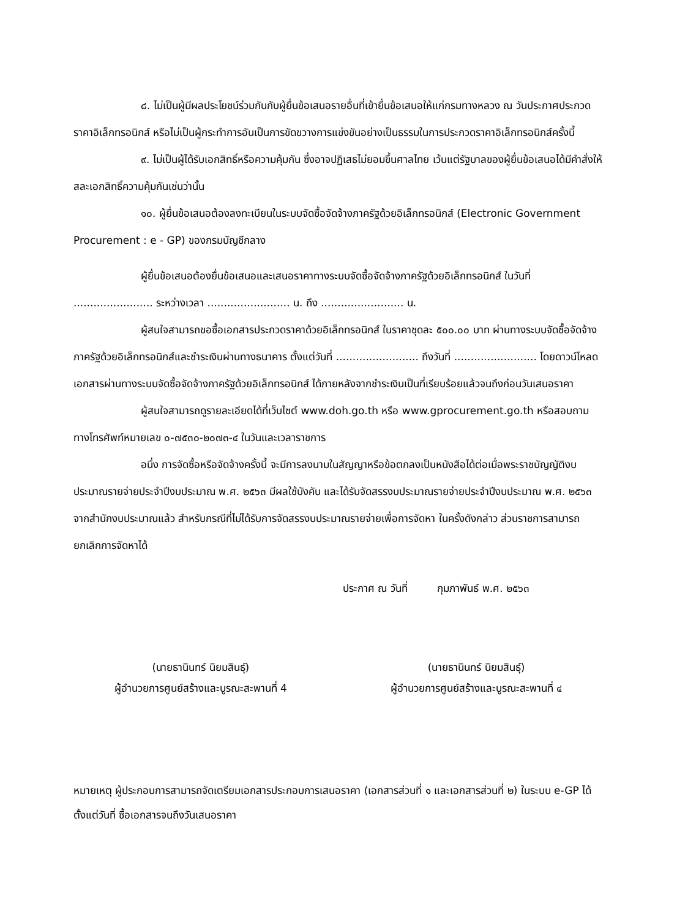๘. ไม่เป็นผู้มีผลประโยชน์ร่วมกันกับผู้ยื่นข้อเสนอรายอื่นที่เข้ายื่นข้อเสนอให้แก่กรมทางหลวง ณ วันประกาศประกวดราคาอิเล็กทรอนิกส์ หรือไม่เป็นผู้กระทำการอันเป็นการขัดขวางการแข่งขันอย่างเป็นธรรมในการประกวดราคาอิเล็กทรอนิกส์ครั้งนี้
๙. ไม่เป็นผู้ได้รับเอกสิทธิ์หรือความคุ้มกัน ซึ่งอาจปฏิเสธไม่ยอมขึ้นศาลไทย เว้นแต่รัฐบาลของผู้ยื่นข้อเสนอได้มีคำสั่งให้สละเอกสิทธิ์ความคุ้มกันเช่นว่านั้น
๑๐. ผู้ยื่นข้อเสนอต้องลงทะเบียนในระบบจัดซื้อจัดจ้างภาครัฐด้วยอิเล็กทรอนิกส์ (Electronic Government Procurement : e - GP) ของกรมบัญชีกลาง
ผู้ยื่นข้อเสนอต้องยื่นข้อเสนอและเสนอราคาทางระบบจัดซื้อจัดจ้างภาครัฐด้วยอิเล็กทรอนิกส์ ในวันที่ ........................ ระหว่างเวลา ......................... น. ถึง ......................... น.
ผู้สนใจสามารถขอซื้อเอกสารประกวดราคาด้วยอิเล็กทรอนิกส์ ในราคาชุดละ ๕๐๐.๐๐ บาท ผ่านทางระบบจัดซื้อจัดจ้างภาครัฐด้วยอิเล็กทรอนิกส์และชำระเงินผ่านทางธนาคาร ตั้งแต่วันที่ ......................... ถึงวันที่ ......................... โดยดาวน์โหลดเอกสารผ่านทางระบบจัดซื้อจัดจ้างภาครัฐด้วยอิเล็กทรอนิกส์ ได้ภายหลังจากชำระเงินเป็นที่เรียบร้อยแล้วจนถึงก่อนวันเสนอราคา
ผู้สนใจสามารถดูรายละเอียดได้ที่เว็บไซต์ www.doh.go.th หรือ www.gprocurement.go.th หรือสอบถามทางโทรศัพท์หมายเลข ๐-๗๕๓๐-๒๐๗๓-๔ ในวันและเวลาราชการ
อนึ่ง การจัดซื้อหรือจัดจ้างครั้งนี้ จะมีการลงนามในสัญญาหรือข้อตกลงเป็นหนังสือได้ต่อเมื่อพระราชบัญญัติงบประมาณรายจ่ายประจำปีงบประมาณ พ.ศ. ๒๕๖๓ มีผลใช้บังคับ และได้รับจัดสรรงบประมาณรายจ่ายประจำปีงบประมาณ พ.ศ. ๒๕๖๓ จากสำนักงบประมาณแล้ว สำหรับกรณีที่ไม่ได้รับการจัดสรรงบประมาณรายจ่ายเพื่อการจัดหา ในครั้งดังกล่าว ส่วนราชการสามารถยกเลิกการจัดหาได้
ประกาศ ณ วันที่ กุมภาพันธ์ พ.ศ. ๒๕๖๓
(นายธานินทร์ นิยมสินธุ์)
ผู้อำนวยการศูนย์สร้างและบูรณะสะพานที่ 4
(นายธานินทร์ นิยมสินธุ์)
ผู้อำนวยการศูนย์สร้างและบูรณะสะพานที่ ๔
หมายเหตุ ผู้ประกอบการสามารถจัดเตรียมเอกสารประกอบการเสนอราคา (เอกสารส่วนที่ ๑ และเอกสารส่วนที่ ๒) ในระบบ e-GP ได้ตั้งแต่วันที่ ซื้อเอกสารจนถึงวันเสนอราคา